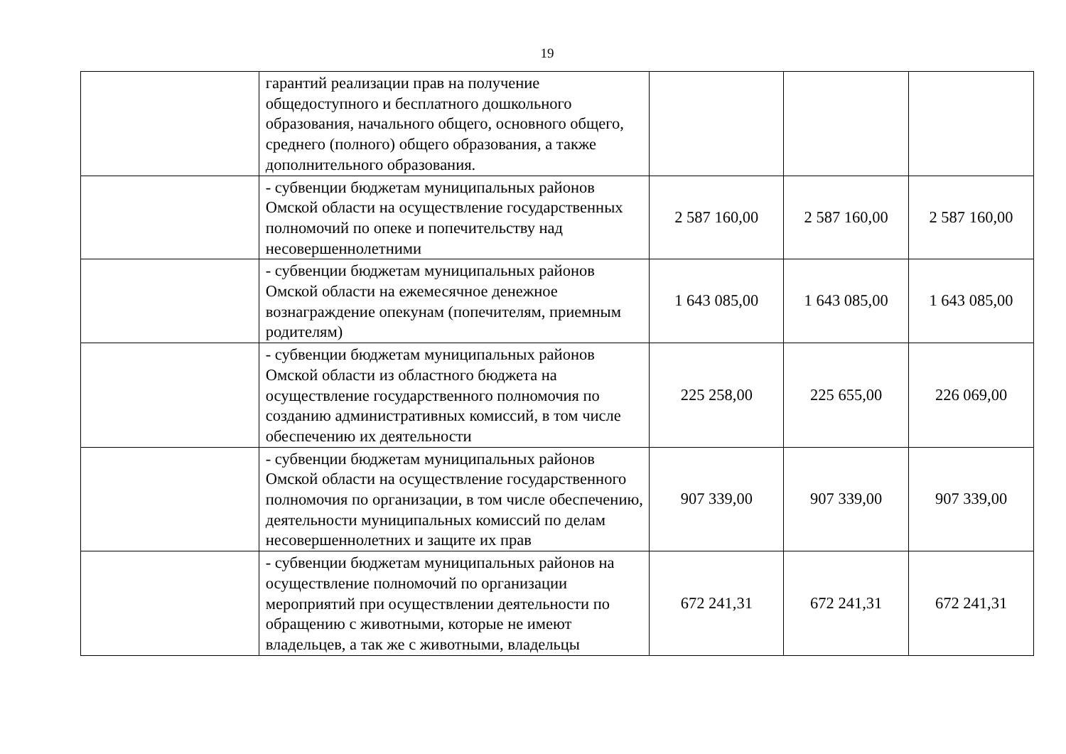19
| | гарантий реализации прав на получение общедоступного и бесплатного дошкольного образования, начального общего, основного общего, среднего (полного) общего образования, а также дополнительного образования. | | | |
| | - субвенции бюджетам муниципальных районов Омской области на осуществление государственных полномочий по опеке и попечительству над несовершеннолетними | 2 587 160,00 | 2 587 160,00 | 2 587 160,00 |
| | - субвенции бюджетам муниципальных районов Омской области на ежемесячное денежное вознаграждение опекунам (попечителям, приемным родителям) | 1 643 085,00 | 1 643 085,00 | 1 643 085,00 |
| | - субвенции бюджетам муниципальных районов Омской области из областного бюджета на осуществление государственного полномочия по созданию административных комиссий, в том числе обеспечению их деятельности | 225 258,00 | 225 655,00 | 226 069,00 |
| | - субвенции бюджетам муниципальных районов Омской области на осуществление государственного полномочия по организации, в том числе обеспечению, деятельности муниципальных комиссий по делам несовершеннолетних и защите их прав | 907 339,00 | 907 339,00 | 907 339,00 |
| | - субвенции бюджетам муниципальных районов на осуществление полномочий по организации мероприятий при осуществлении деятельности по обращению с животными, которые не имеют владельцев, а так же с животными, владельцы | 672 241,31 | 672 241,31 | 672 241,31 |